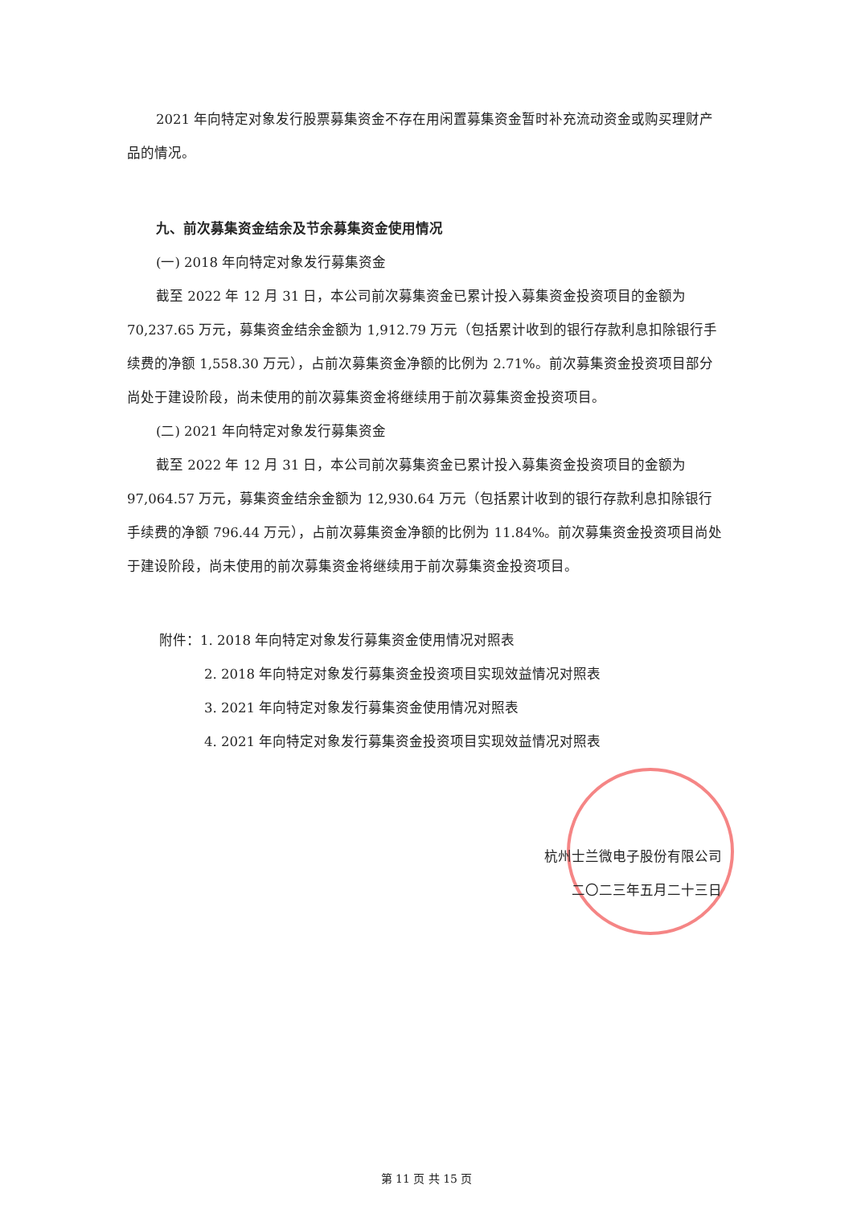2021 年向特定对象发行股票募集资金不存在用闲置募集资金暂时补充流动资金或购买理财产品的情况。
九、前次募集资金结余及节余募集资金使用情况
(一) 2018 年向特定对象发行募集资金
截至 2022 年 12 月 31 日，本公司前次募集资金已累计投入募集资金投资项目的金额为 70,237.65 万元，募集资金结余金额为 1,912.79 万元（包括累计收到的银行存款利息扣除银行手续费的净额 1,558.30 万元），占前次募集资金净额的比例为 2.71%。前次募集资金投资项目部分尚处于建设阶段，尚未使用的前次募集资金将继续用于前次募集资金投资项目。
(二) 2021 年向特定对象发行募集资金
截至 2022 年 12 月 31 日，本公司前次募集资金已累计投入募集资金投资项目的金额为 97,064.57 万元，募集资金结余金额为 12,930.64 万元（包括累计收到的银行存款利息扣除银行手续费的净额 796.44 万元），占前次募集资金净额的比例为 11.84%。前次募集资金投资项目尚处于建设阶段，尚未使用的前次募集资金将继续用于前次募集资金投资项目。
附件：1. 2018 年向特定对象发行募集资金使用情况对照表
2. 2018 年向特定对象发行募集资金投资项目实现效益情况对照表
3. 2021 年向特定对象发行募集资金使用情况对照表
4. 2021 年向特定对象发行募集资金投资项目实现效益情况对照表
杭州士兰微电子股份有限公司
二〇二三年五月二十三日
第 11 页 共 15 页